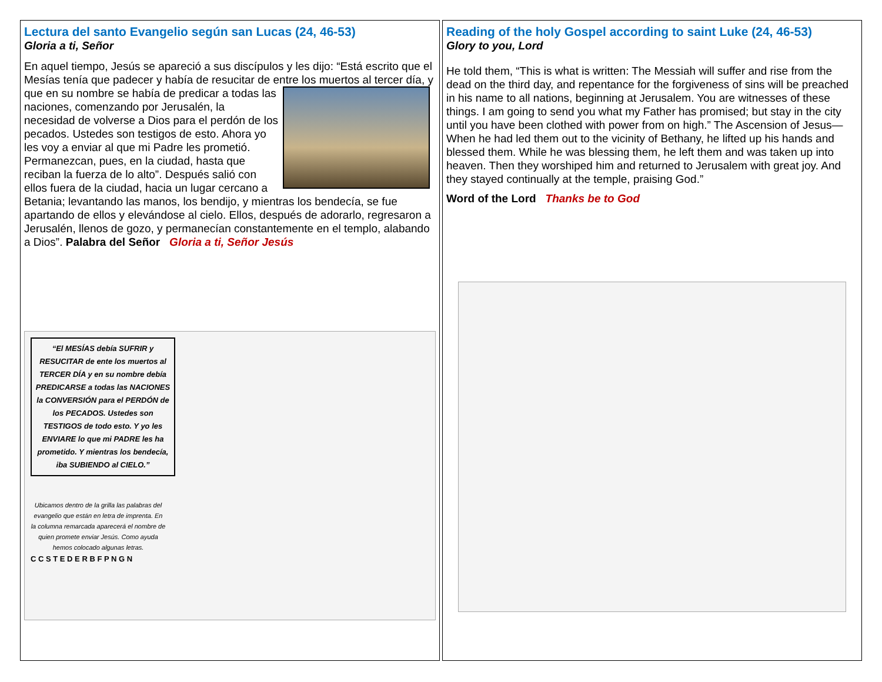Lectura del santo Evangelio según san Lucas (24, 46-53)
Gloria a ti, Señor
En aquel tiempo, Jesús se apareció a sus discípulos y les dijo: “Está escrito que el Mesías tenía que padecer y había de resucitar de entre los muertos al tercer día, y que en su nombre se había de predicar a todas las naciones, comenzando por Jerusalén, la necesidad de volverse a Dios para el perdón de los pecados. Ustedes son testigos de esto. Ahora yo les voy a enviar al que mi Padre les prometió. Permanezcan, pues, en la ciudad, hasta que reciban la fuerza de lo alto”. Después salió con ellos fuera de la ciudad, hacia un lugar cercano a Betania; levantando las manos, los bendijo, y mientras los bendecía, se fue apartando de ellos y elevándose al cielo. Ellos, después de adorarlo, regresaron a Jerusalén, llenos de gozo, y permanecían constantemente en el templo, alabando a Dios”. Palabra del Señor Gloria a ti, Señor Jesús
“El MESÍAS debía SUFRIR y RESUCITAR de ente los muertos al TERCER DÍA y en su nombre debía PREDICARSE a todas las NACIONES la CONVERSIÓN para el PERDÓN de los PECADOS. Ustedes son TESTIGOS de todo esto. Y yo les ENVIARE lo que mi PADRE les ha prometido. Y mientras los bendecía, iba SUBIENDO al CIELO.”
Ubicamos dentro de la grilla las palabras del evangelio que están en letra de imprenta. En la columna remarcada aparecerá el nombre de quien promete enviar Jesús. Como ayuda hemos colocado algunas letras.
C C S T E D E R B F P N G N
Reading of the holy Gospel according to saint Luke (24, 46-53)
Glory to you, Lord
He told them, “This is what is written: The Messiah will suffer and rise from the dead on the third day, and repentance for the forgiveness of sins will be preached in his name to all nations, beginning at Jerusalem. You are witnesses of these things. I am going to send you what my Father has promised; but stay in the city until you have been clothed with power from on high.” The Ascension of Jesus—When he had led them out to the vicinity of Bethany, he lifted up his hands and blessed them. While he was blessing them, he left them and was taken up into heaven. Then they worshiped him and returned to Jerusalem with great joy. And they stayed continually at the temple, praising God.”
Word of the Lord Thanks be to God